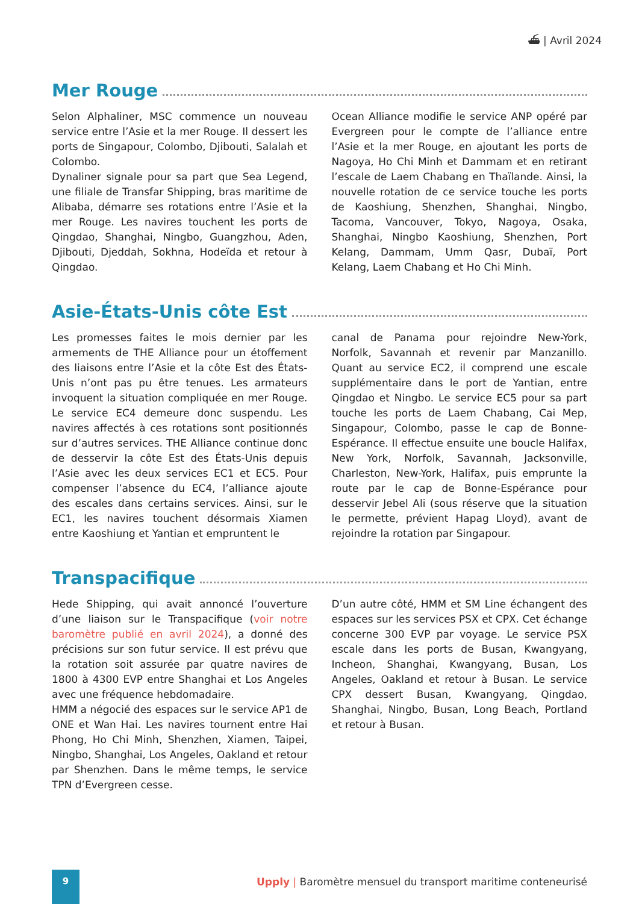⛴ | Avril 2024
Mer Rouge
Selon Alphaliner, MSC commence un nouveau service entre l’Asie et la mer Rouge. Il dessert les ports de Singapour, Colombo, Djibouti, Salalah et Colombo.
Dynaliner signale pour sa part que Sea Legend, une filiale de Transfar Shipping, bras maritime de Alibaba, démarre ses rotations entre l’Asie et la mer Rouge. Les navires touchent les ports de Qingdao, Shanghai, Ningbo, Guangzhou, Aden, Djibouti, Djeddah, Sokhna, Hodeïda et retour à Qingdao.
Ocean Alliance modifie le service ANP opéré par Evergreen pour le compte de l’alliance entre l’Asie et la mer Rouge, en ajoutant les ports de Nagoya, Ho Chi Minh et Dammam et en retirant l’escale de Laem Chabang en Thaïlande. Ainsi, la nouvelle rotation de ce service touche les ports de Kaoshiung, Shenzhen, Shanghai, Ningbo, Tacoma, Vancouver, Tokyo, Nagoya, Osaka, Shanghai, Ningbo Kaoshiung, Shenzhen, Port Kelang, Dammam, Umm Qasr, Dubaï, Port Kelang, Laem Chabang et Ho Chi Minh.
Asie-États-Unis côte Est
Les promesses faites le mois dernier par les armements de THE Alliance pour un étoffement des liaisons entre l’Asie et la côte Est des États-Unis n’ont pas pu être tenues. Les armateurs invoquent la situation compliquée en mer Rouge. Le service EC4 demeure donc suspendu. Les navires affectés à ces rotations sont positionnés sur d’autres services. THE Alliance continue donc de desservir la côte Est des États-Unis depuis l’Asie avec les deux services EC1 et EC5. Pour compenser l’absence du EC4, l’alliance ajoute des escales dans certains services. Ainsi, sur le EC1, les navires touchent désormais Xiamen entre Kaoshiung et Yantian et empruntent le
canal de Panama pour rejoindre New-York, Norfolk, Savannah et revenir par Manzanillo. Quant au service EC2, il comprend une escale supplémentaire dans le port de Yantian, entre Qingdao et Ningbo. Le service EC5 pour sa part touche les ports de Laem Chabang, Cai Mep, Singapour, Colombo, passe le cap de Bonne-Espérance. Il effectue ensuite une boucle Halifax, New York, Norfolk, Savannah, Jacksonville, Charleston, New-York, Halifax, puis emprunte la route par le cap de Bonne-Espérance pour desservir Jebel Ali (sous réserve que la situation le permette, prévient Hapag Lloyd), avant de rejoindre la rotation par Singapour.
Transpacifique
Hede Shipping, qui avait annoncé l’ouverture d’une liaison sur le Transpacifique (voir notre baromètre publié en avril 2024), a donné des précisions sur son futur service. Il est prévu que la rotation soit assurée par quatre navires de 1800 à 4300 EVP entre Shanghai et Los Angeles avec une fréquence hebdomadaire.
HMM a négocié des espaces sur le service AP1 de ONE et Wan Hai. Les navires tournent entre Hai Phong, Ho Chi Minh, Shenzhen, Xiamen, Taipei, Ningbo, Shanghai, Los Angeles, Oakland et retour par Shenzhen. Dans le même temps, le service TPN d’Evergreen cesse.
D’un autre côté, HMM et SM Line échangent des espaces sur les services PSX et CPX. Cet échange concerne 300 EVP par voyage. Le service PSX escale dans les ports de Busan, Kwangyang, Incheon, Shanghai, Kwangyang, Busan, Los Angeles, Oakland et retour à Busan. Le service CPX dessert Busan, Kwangyang, Qingdao, Shanghai, Ningbo, Busan, Long Beach, Portland et retour à Busan.
9 Upply | Baromètre mensuel du transport maritime conteneurisé